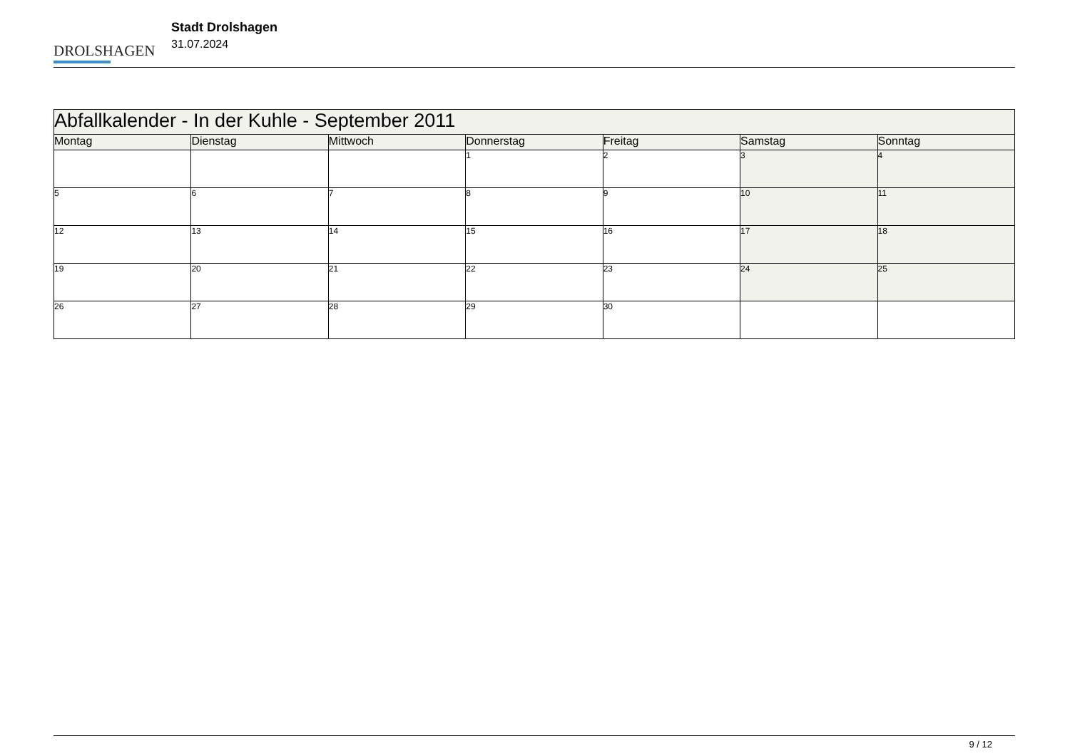DROLSHAGEN
Stadt Drolshagen
31.07.2024
| Abfallkalender - In der Kuhle - September 2011 | | | | | | |
| Montag | Dienstag | Mittwoch | Donnerstag | Freitag | Samstag | Sonntag |
| | | | 1 | 2 | 3 | 4 |
| 5 | 6 | 7 | 8 | 9 | 10 | 11 |
| 12 | 13 | 14 | 15 | 16 | 17 | 18 |
| 19 | 20 | 21 | 22 | 23 | 24 | 25 |
| 26 | 27 | 28 | 29 | 30 | | |
9 / 12